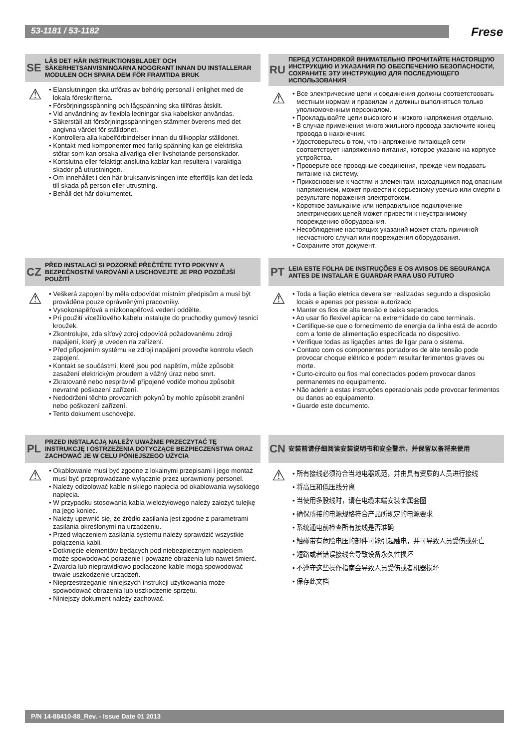53-1181 / 53-1182
Frese
SE
LÄS DET HÄR INSTRUKTIONSBLADET OCH SÄKERHETSANVISNINGARNA NOGGRANT INNAN DU INSTALLERAR MODULEN OCH SPARA DEM FÖR FRAMTIDA BRUK
⚠
• Elanslutningen ska utföras av behörig personal i enlighet med de lokala föreskrifterna.
• Försörjningsspänning och lågspänning ska tillföras åtskilt.
• Vid användning av flexibla ledningar ska kabelskor användas.
• Säkerställ att försörjningsspänningen stämmer överens med det angivna värdet för ställdonet.
• Kontrollera alla kabelförbindelser innan du tillkopplar ställdonet.
• Kontakt med komponenter med farlig spänning kan ge elektriska stötar som kan orsaka allvarliga eller livshotande personskador.
• Kortslutna eller felaktigt anslutna kablar kan resultera i varaktiga skador på utrustningen.
• Om innehållet i den här bruksanvisningen inte efterföljs kan det leda till skada på person eller utrustning.
• Behåll det här dokumentet.
CZ
PŘED INSTALACÍ SI POZORNĚ PŘEČTĚTE TYTO POKYNY A BEZPEČNOSTNÍ VAROVÁNÍ A USCHOVEJTE JE PRO POZDĚJŠÍ POUŽITÍ
⚠
• Veškerá zapojení by měla odpovídat místním předpisům a musí být prováděna pouze oprávněnými pracovníky.
• Vysokonapěťová a nízkonapěťová vedení oddělte.
• Pri použití vícežilového kabelu instalujte do pruchodky gumový tesnicí kroužek.
• Zkontrolujte, zda síťový zdroj odpovídá požadovanému zdroji napájení, který je uveden na zařízení.
• Před připojením systému ke zdroji napájení proveďte kontrolu všech zapojení.
• Kontakt se součástmi, které jsou pod napětím, může způsobit zasažení elektrickým proudem a vážný úraz nebo smrt.
• Zkratované nebo nesprávně připojené vodiče mohou způsobit nevratné poškození zařízení.
• Nedodržení těchto provozních pokynů by mohlo způsobit zranění nebo poškození zařízení.
• Tento dokument uschovejte.
PL
PRZED INSTALACJĄ NALEŻY UWAŻNIE PRZECZYTAĆ TĘ INSTRUKCJĘ I OSTRZEŻENIA DOTYCZĄCE BEZPIECZEŃSTWA ORAZ ZACHOWAĆ JE W CELU PÓNIEJSZEGO UŻYCIA
⚠
• Okablowanie musi być zgodne z lokalnymi przepisami i jego montaż musi być przeprowadzane wyłącznie przez uprawniony personel.
• Należy odizolować kable niskiego napięcia od okablowania wysokiego napięcia.
• W przypadku stosowania kabla wielożyłowego należy założyć tulejkę na jego koniec.
• Należy upewnić się, że źródło zasilania jest zgodne z parametrami zasilania określonymi na urządzeniu.
• Przed włączeniem zasilania systemu należy sprawdzić wszystkie połączenia kabli.
• Dotknięcie elementów będących pod niebezpiecznym napięciem może spowodować porażenie i poważne obrażenia lub nawet śmierć.
• Zwarcia lub nieprawidłowo podłączone kable mogą spowodować trwałe uszkodzenie urządzeń.
• Nieprzestrzeganie niniejszych instrukcji użytkowania może spowodować obrażenia lub uszkodzenie sprzętu.
• Niniejszy dokument należy zachować.
RU
ПЕРЕД УСТАНОВКОЙ ВНИМАТЕЛЬНО ПРОЧИТАЙТЕ НАСТОЯЩУЮ ИНСТРУКЦИЮ И УКАЗАНИЯ ПО ОБЕСПЕЧЕНИЮ БЕЗОПАСНОСТИ, СОХРАНИТЕ ЭТУ ИНСТРУКЦИЮ ДЛЯ ПОСЛЕДУЮЩЕГО ИСПОЛЬЗОВАНИЯ
⚠
• Все электрические цепи и соединения должны соответствовать местным нормам и правилам и должны выполняться только уполномоченным персоналом.
• Прокладывайте цепи высокого и низкого напряжения отдельно.
• В случае применения много жильного провода заключите конец провода в наконечник.
• Удостоверьтесь в том, что напряжение питающей сети соответствует напряжению питания, которое указано на корпусе устройства.
• Проверьте все проводные соединения, прежде чем подавать питание на систему.
• Прикосновение к частям и элементам, находящимся под опасным напряжением, может привести к серьезному увечью или смерти в результате поражения электротоком.
• Короткое замыкание или неправильное подключение электрических цепей может привести к неустранимому повреждению оборудования.
• Несоблюдение настоящих указаний может стать причиной несчастного случая или повреждения оборудования.
• Сохраните этот документ.
PT
LEIA ESTE FOLHA DE INSTRUÇÕES E OS AVISOS DE SEGURANÇA ANTES DE INSTALAR E GUARDAR PARA USO FUTURO
⚠
• Toda a fiação eletrica devera ser realizadas segundo a disposicão locais e apenas por pessoal autorizado
• Manter os fios de alta tensão e baixa separados.
• Ao usar fio flexivel aplicar na extremidade do cabo terminais.
• Certifique-se que o fornecimento de energia da linha está de acordo com a fonte de alimentação especificada no dispositivo.
• Verifique todas as ligações antes de ligar para o sistema.
• Contato com os componentes portadores de alte tensão pode provocar choque elétrico e podem resultar ferimentos graves ou morte.
• Curto-circuito ou fios mal conectados podem provocar danos permanentes no equipamento.
• Não aderir a estas instruções operacionais pode provocar ferimentos ou danos ao equipamento.
• Guarde este documento.
CN
安装前请仔细阅读安装说明书和安全警示，并保留以备将来使用
⚠
• 所有接线必须符合当地电器规范，并由具有资质的人员进行接线
• 将高压和低压线分离
• 当使用多股线时，请在电缆末端安装金属套圈
• 确保所接的电源规格符合产品所规定的电源要求
• 系统通电前检查所有接线是否准确
• 触碰带有危险电压的部件可能引起触电，并可导致人员受伤或死亡
• 短路或者错误接线会导致设备永久性损坏
• 不遵守这些操作指南会导致人员受伤或者机器损坏
• 保存此文档
P/N 14-88410-88_Rev. - Issue Date 01 2013